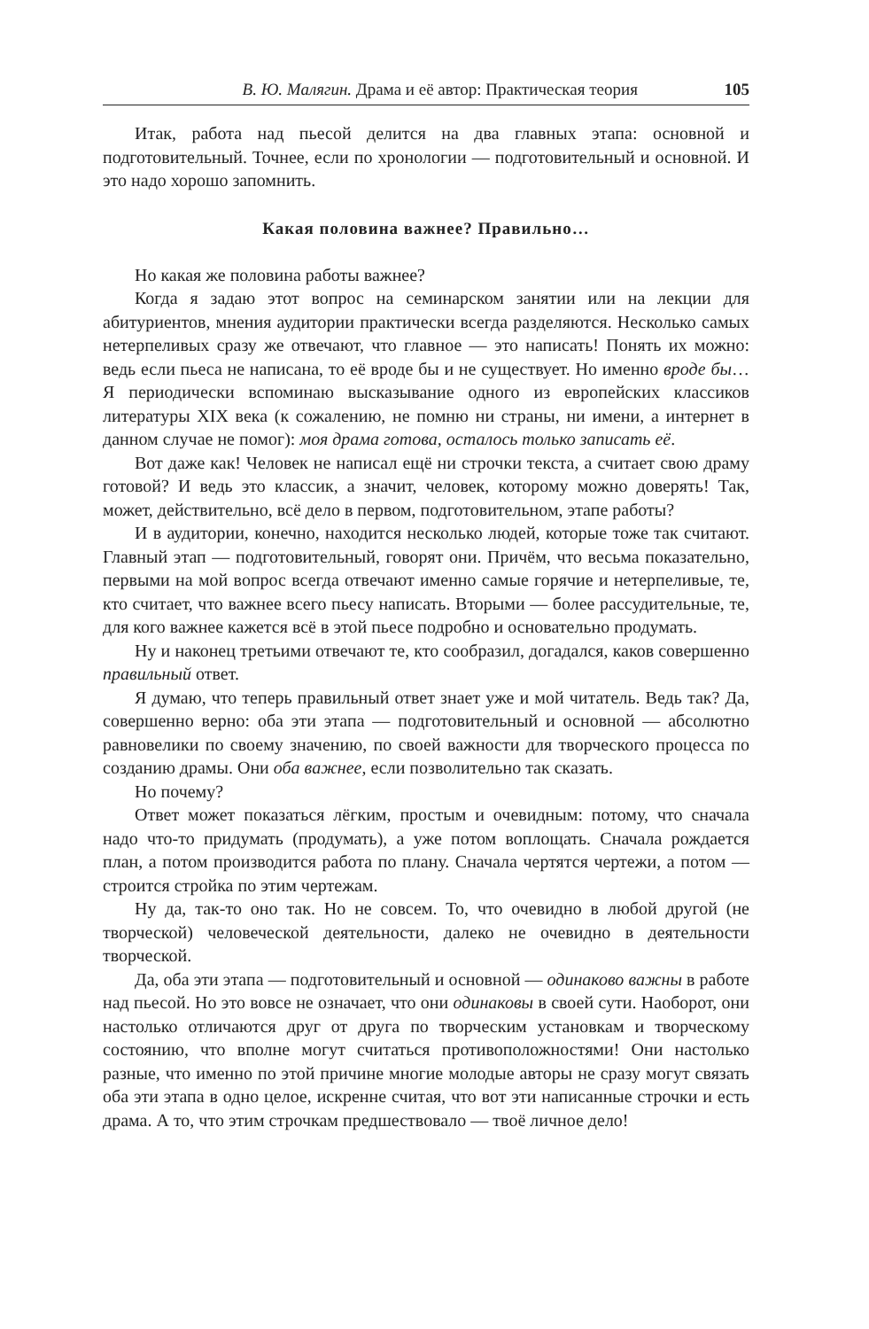В. Ю. Малягин. Драма и её автор: Практическая теория 105
Итак, работа над пьесой делится на два главных этапа: основной и подготовительный. Точнее, если по хронологии — подготовительный и основной. И это надо хорошо запомнить.
Какая половина важнее? Правильно…
Но какая же половина работы важнее?
Когда я задаю этот вопрос на семинарском занятии или на лекции для абитуриентов, мнения аудитории практически всегда разделяются. Несколько самых нетерпеливых сразу же отвечают, что главное — это написать! Понять их можно: ведь если пьеса не написана, то её вроде бы и не существует. Но именно вроде бы… Я периодически вспоминаю высказывание одного из европейских классиков литературы XIX века (к сожалению, не помню ни страны, ни имени, а интернет в данном случае не помог): моя драма готова, осталось только записать её.
Вот даже как! Человек не написал ещё ни строчки текста, а считает свою драму готовой? И ведь это классик, а значит, человек, которому можно доверять! Так, может, действительно, всё дело в первом, подготовительном, этапе работы?
И в аудитории, конечно, находится несколько людей, которые тоже так считают. Главный этап — подготовительный, говорят они. Причём, что весьма показательно, первыми на мой вопрос всегда отвечают именно самые горячие и нетерпеливые, те, кто считает, что важнее всего пьесу написать. Вторыми — более рассудительные, те, для кого важнее кажется всё в этой пьесе подробно и основательно продумать.
Ну и наконец третьими отвечают те, кто сообразил, догадался, каков совершенно правильный ответ.
Я думаю, что теперь правильный ответ знает уже и мой читатель. Ведь так? Да, совершенно верно: оба эти этапа — подготовительный и основной — абсолютно равновелики по своему значению, по своей важности для творческого процесса по созданию драмы. Они оба важнее, если позволительно так сказать.
Но почему?
Ответ может показаться лёгким, простым и очевидным: потому, что сначала надо что-то придумать (продумать), а уже потом воплощать. Сначала рождается план, а потом производится работа по плану. Сначала чертятся чертежи, а потом — строится стройка по этим чертежам.
Ну да, так-то оно так. Но не совсем. То, что очевидно в любой другой (не творческой) человеческой деятельности, далеко не очевидно в деятельности творческой.
Да, оба эти этапа — подготовительный и основной — одинаково важны в работе над пьесой. Но это вовсе не означает, что они одинаковы в своей сути. Наоборот, они настолько отличаются друг от друга по творческим установкам и творческому состоянию, что вполне могут считаться противоположностями! Они настолько разные, что именно по этой причине многие молодые авторы не сразу могут связать оба эти этапа в одно целое, искренне считая, что вот эти написанные строчки и есть драма. А то, что этим строчкам предшествовало — твоё личное дело!